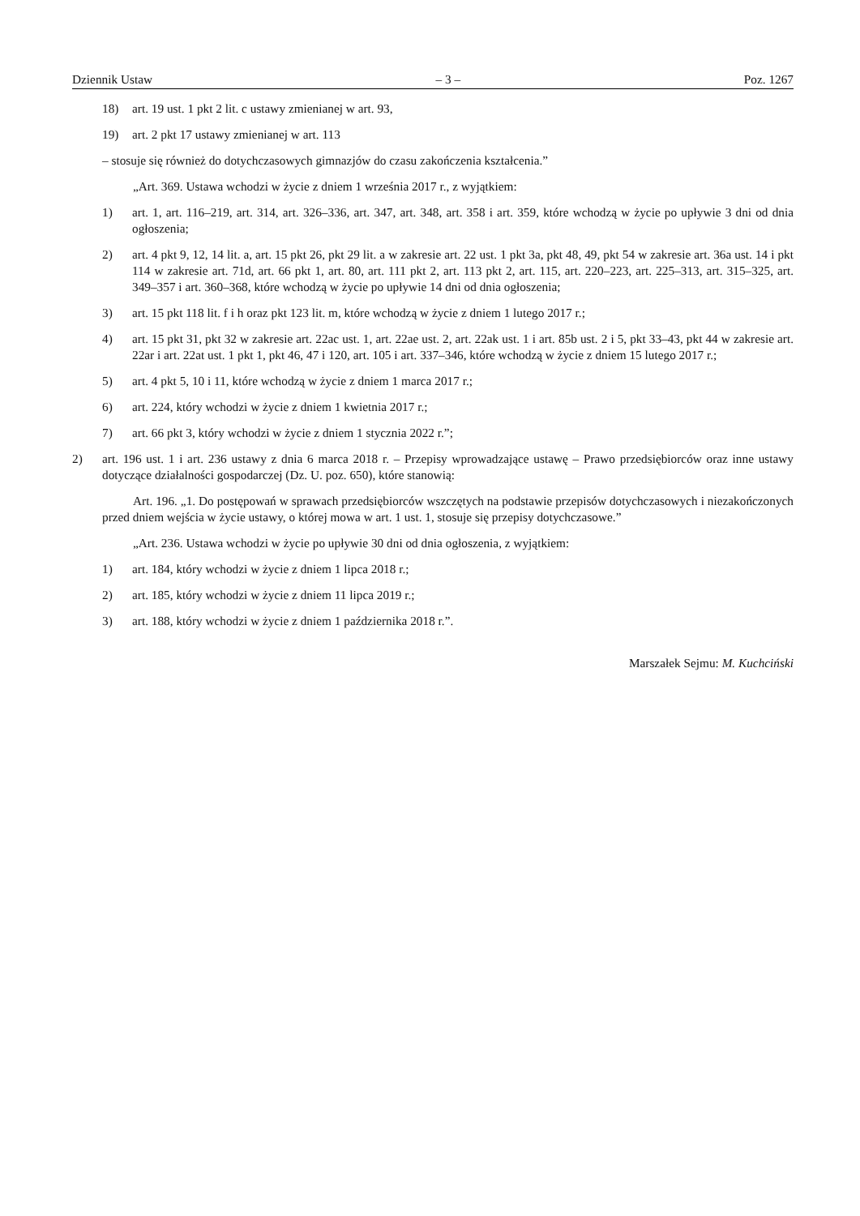Dziennik Ustaw – 3 – Poz. 1267
18) art. 19 ust. 1 pkt 2 lit. c ustawy zmienianej w art. 93,
19) art. 2 pkt 17 ustawy zmienianej w art. 113
– stosuje się również do dotychczasowych gimnazjów do czasu zakończenia kształcenia.”
„Art. 369. Ustawa wchodzi w życie z dniem 1 września 2017 r., z wyjątkiem:
1) art. 1, art. 116–219, art. 314, art. 326–336, art. 347, art. 348, art. 358 i art. 359, które wchodzą w życie po upływie 3 dni od dnia ogłoszenia;
2) art. 4 pkt 9, 12, 14 lit. a, art. 15 pkt 26, pkt 29 lit. a w zakresie art. 22 ust. 1 pkt 3a, pkt 48, 49, pkt 54 w zakresie art. 36a ust. 14 i pkt 114 w zakresie art. 71d, art. 66 pkt 1, art. 80, art. 111 pkt 2, art. 113 pkt 2, art. 115, art. 220–223, art. 225–313, art. 315–325, art. 349–357 i art. 360–368, które wchodzą w życie po upływie 14 dni od dnia ogłoszenia;
3) art. 15 pkt 118 lit. f i h oraz pkt 123 lit. m, które wchodzą w życie z dniem 1 lutego 2017 r.;
4) art. 15 pkt 31, pkt 32 w zakresie art. 22ac ust. 1, art. 22ae ust. 2, art. 22ak ust. 1 i art. 85b ust. 2 i 5, pkt 33–43, pkt 44 w zakresie art. 22ar i art. 22at ust. 1 pkt 1, pkt 46, 47 i 120, art. 105 i art. 337–346, które wchodzą w życie z dniem 15 lutego 2017 r.;
5) art. 4 pkt 5, 10 i 11, które wchodzą w życie z dniem 1 marca 2017 r.;
6) art. 224, który wchodzi w życie z dniem 1 kwietnia 2017 r.;
7) art. 66 pkt 3, który wchodzi w życie z dniem 1 stycznia 2022 r.”;
2) art. 196 ust. 1 i art. 236 ustawy z dnia 6 marca 2018 r. – Przepisy wprowadzające ustawę – Prawo przedsiębiorców oraz inne ustawy dotyczące działalności gospodarczej (Dz. U. poz. 650), które stanowią:
Art. 196. „1. Do postępowań w sprawach przedsiębiorców wszczętych na podstawie przepisów dotychczasowych i niezakończonych przed dniem wejścia w życie ustawy, o której mowa w art. 1 ust. 1, stosuje się przepisy dotychczasowe.”
„Art. 236. Ustawa wchodzi w życie po upływie 30 dni od dnia ogłoszenia, z wyjątkiem:
1) art. 184, który wchodzi w życie z dniem 1 lipca 2018 r.;
2) art. 185, który wchodzi w życie z dniem 11 lipca 2019 r.;
3) art. 188, który wchodzi w życie z dniem 1 października 2018 r.”.
Marszałek Sejmu: M. Kuchciński